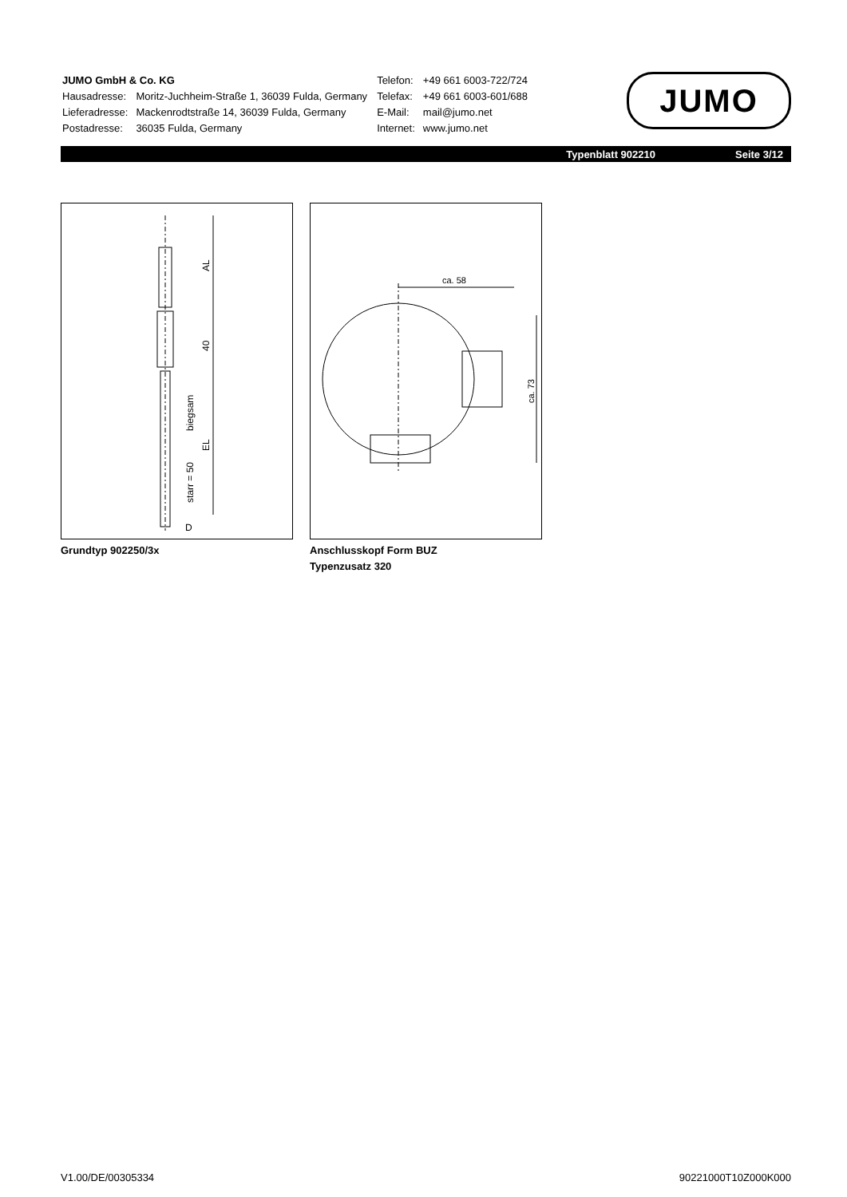| JUMO GmbH & Co. KG | |
| Hausadresse: | Moritz-Juchheim-Straße 1, 36039 Fulda, Germany |
| Lieferadresse: | Mackenrodtstraße 14, 36039 Fulda, Germany |
| Postadresse: | 36035 Fulda, Germany |
| Telefon: | +49 661 6003-722/724 |
| Telefax: | +49 661 6003-601/688 |
| E-Mail: | mail@jumo.net |
| Internet: | www.jumo.net |
JUMO
Typenblatt 902210 Seite 3/12
AL
40
biegsam
EL
starr = 50
D
ca. 58
ca. 73
Grundtyp 902250/3x
Anschlusskopf Form BUZ
Typenzusatz 320
V1.00/DE/00305334 90221000T10Z000K000